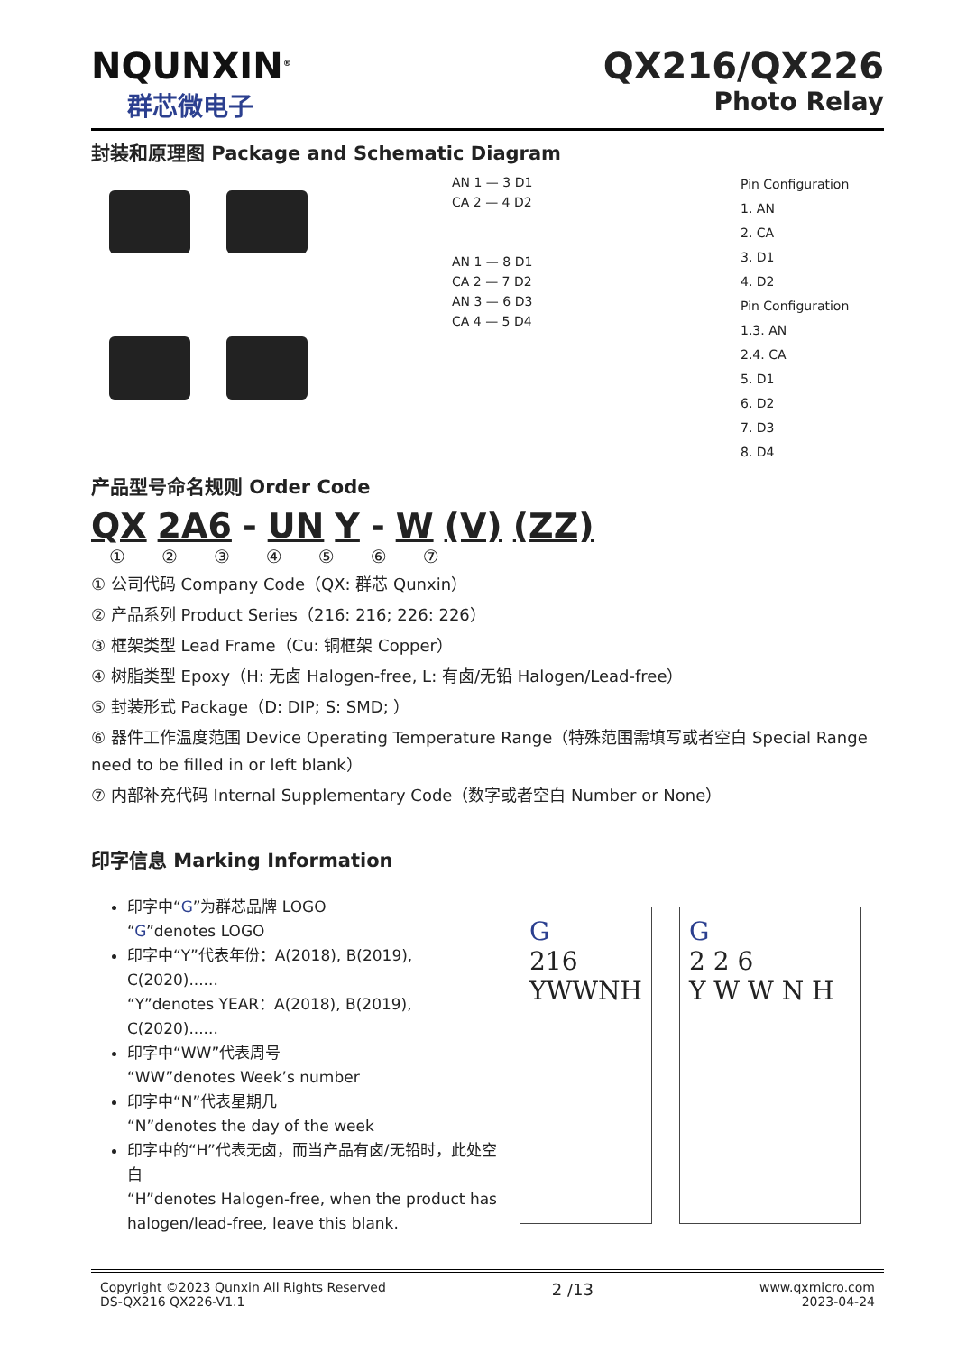NQUNXIN<sup>®</sup>
群芯微电子
QX216/QX226
Photo Relay
封装和原理图 Package and Schematic Diagram
AN 1 — 3 D1
CA 2 — 4 D2
AN 1 — 8 D1
CA 2 — 7 D2
AN 3 — 6 D3
CA 4 — 5 D4
Pin Configuration
1. AN
2. CA
3. D1
4. D2
Pin Configuration
1.3. AN
2.4. CA
5. D1
6. D2
7. D3
8. D4
产品型号命名规则 Order Code
QX 2A6 - UN Y - W (V) (ZZ)
①②③④⑤⑥⑦
① 公司代码 Company Code（QX: 群芯 Qunxin）
② 产品系列 Product Series（216: 216; 226: 226）
③ 框架类型 Lead Frame（Cu: 铜框架 Copper）
④ 树脂类型 Epoxy（H: 无卤 Halogen-free, L: 有卤/无铅 Halogen/Lead-free）
⑤ 封装形式 Package（D: DIP; S: SMD; ）
⑥ 器件工作温度范围 Device Operating Temperature Range（特殊范围需填写或者空白 Special Range need to be filled in or left blank）
⑦ 内部补充代码 Internal Supplementary Code（数字或者空白 Number or None）
印字信息 Marking Information
印字中“G”为群芯品牌 LOGO
“G”denotes LOGO
印字中“Y”代表年份：A(2018), B(2019), C(2020)......
“Y”denotes YEAR：A(2018), B(2019), C(2020)......
印字中“WW”代表周号
“WW”denotes Week’s number
印字中“N”代表星期几
“N”denotes the day of the week
印字中的“H”代表无卤，而当产品有卤/无铅时，此处空白
“H”denotes Halogen-free, when the product has halogen/lead-free, leave this blank.
G
216
YWWNH
G
2 2 6
Y W W N H
Copyright ©2023 Qunxin All Rights Reserved
DS-QX216 QX226-V1.1
2 /13
www.qxmicro.com
2023-04-24